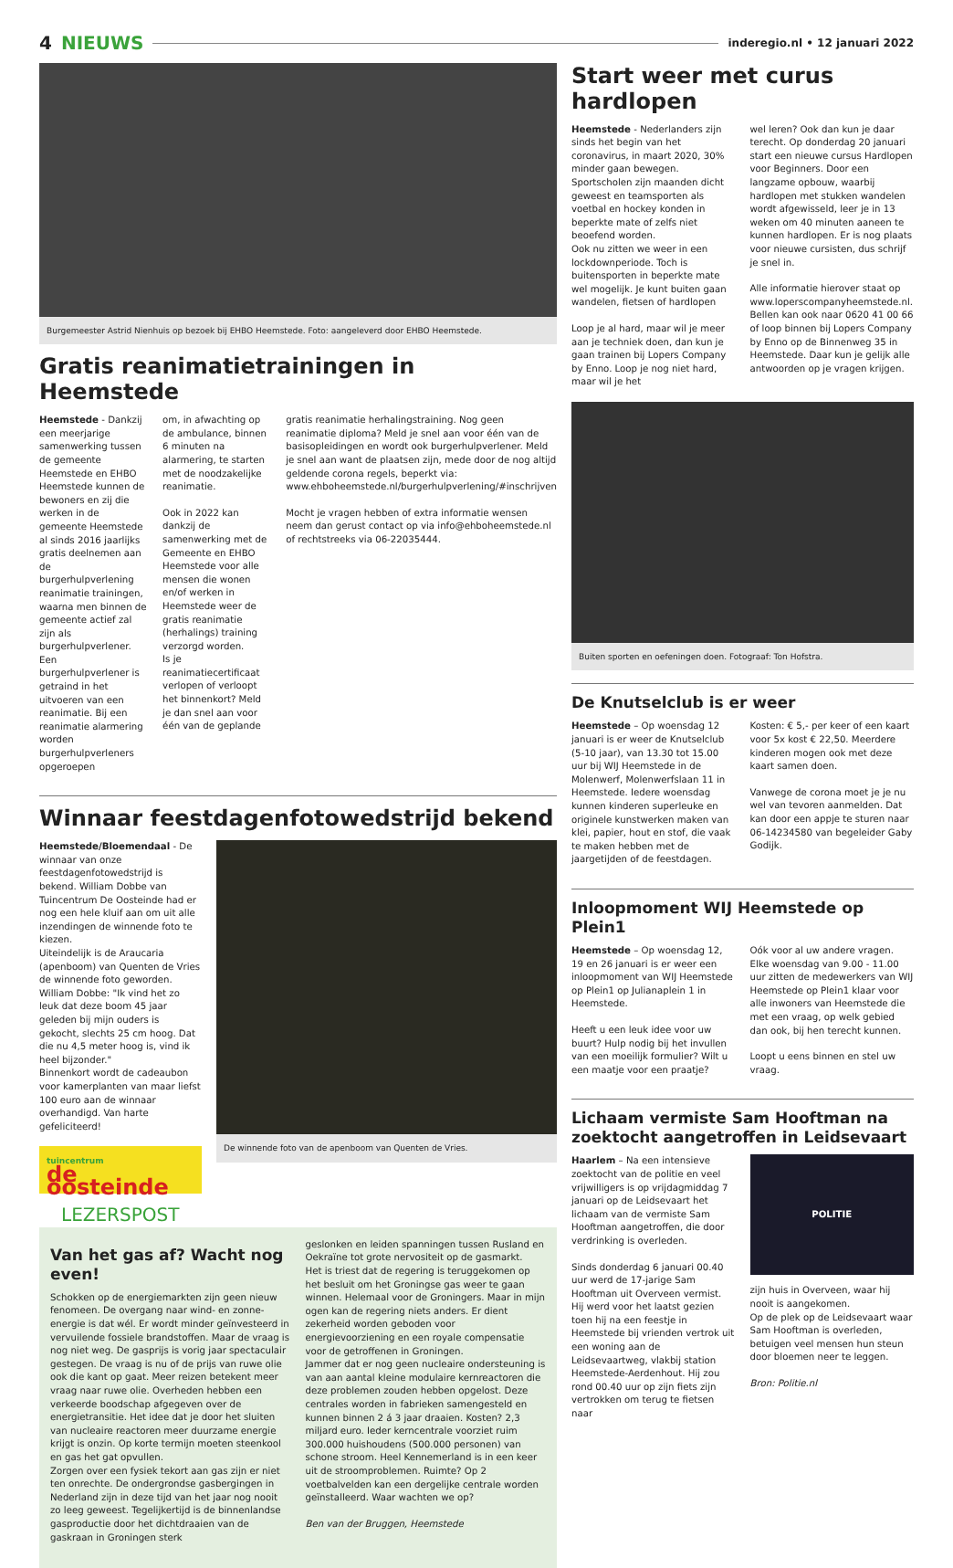4 NIEUWS inderegio.nl • 12 januari 2022
Burgemeester Astrid Nienhuis op bezoek bij EHBO Heemstede. Foto: aangeleverd door EHBO Heemstede.
Gratis reanimatietrainingen in Heemstede
Heemstede - Dankzij een meerjarige samenwerking tussen de gemeente Heemstede en EHBO Heemstede kunnen de bewoners en zij die werken in de gemeente Heemstede al sinds 2016 jaarlijks gratis deelnemen aan de burgerhulpverlening reanimatie trainingen, waarna men binnen de gemeente actief zal zijn als burgerhulpverlener.
Een burgerhulpverlener is getraind in het uitvoeren van een reanimatie. Bij een reanimatie alarmering worden burgerhulpverleners opgeroepen
om, in afwachting op de ambulance, binnen 6 minuten na alarmering, te starten met de noodzakelijke reanimatie.
Ook in 2022 kan dankzij de samenwerking met de Gemeente en EHBO Heemstede voor alle mensen die wonen en/of werken in Heemstede weer de gratis reanimatie (herhalings) training verzorgd worden.
Is je reanimatiecertificaat verlopen of verloopt het binnenkort? Meld je dan snel aan voor één van de geplande
gratis reanimatie herhalingstraining. Nog geen reanimatie diploma? Meld je snel aan voor één van de basisopleidingen en wordt ook burgerhulpverlener. Meld je snel aan want de plaatsen zijn, mede door de nog altijd geldende corona regels, beperkt via: www.ehboheemstede.nl/burgerhulpverlening/#inschrijven
Mocht je vragen hebben of extra informatie wensen neem dan gerust contact op via info@ehboheemstede.nl of rechtstreeks via 06-22035444.
Winnaar feestdagenfotowedstrijd bekend
Heemstede/Bloemendaal - De winnaar van onze feestdagenfotowedstrijd is bekend. William Dobbe van Tuincentrum De Oosteinde had er nog een hele kluif aan om uit alle inzendingen de winnende foto te kiezen.
Uiteindelijk is de Araucaria (apenboom) van Quenten de Vries de winnende foto geworden. William Dobbe: "Ik vind het zo leuk dat deze boom 45 jaar geleden bij mijn ouders is gekocht, slechts 25 cm hoog. Dat die nu 4,5 meter hoog is, vind ik heel bijzonder."
Binnenkort wordt de cadeaubon voor kamerplanten van maar liefst 100 euro aan de winnaar overhandigd. Van harte gefeliciteerd!
tuincentrum
de oosteinde
De winnende foto van de apenboom van Quenten de Vries.
LEZERSPOST
Van het gas af? Wacht nog even!
Schokken op de energiemarkten zijn geen nieuw fenomeen. De overgang naar wind- en zonne-energie is dat wél. Er wordt minder geïnvesteerd in vervuilende fossiele brandstoffen. Maar de vraag is nog niet weg. De gasprijs is vorig jaar spectaculair gestegen. De vraag is nu of de prijs van ruwe olie ook die kant op gaat. Meer reizen betekent meer vraag naar ruwe olie. Overheden hebben een verkeerde boodschap afgegeven over de energietransitie. Het idee dat je door het sluiten van nucleaire reactoren meer duurzame energie krijgt is onzin. Op korte termijn moeten steenkool en gas het gat opvullen.
Zorgen over een fysiek tekort aan gas zijn er niet ten onrechte. De ondergrondse gasbergingen in Nederland zijn in deze tijd van het jaar nog nooit zo leeg geweest. Tegelijkertijd is de binnenlandse gasproductie door het dichtdraaien van de gaskraan in Groningen sterk
geslonken en leiden spanningen tussen Rusland en Oekraïne tot grote nervositeit op de gasmarkt.
Het is triest dat de regering is teruggekomen op het besluit om het Groningse gas weer te gaan winnen. Helemaal voor de Groningers. Maar in mijn ogen kan de regering niets anders. Er dient zekerheid worden geboden voor energievoorziening en een royale compensatie voor de getroffenen in Groningen.
Jammer dat er nog geen nucleaire ondersteuning is van aan aantal kleine modulaire kernreactoren die deze problemen zouden hebben opgelost. Deze centrales worden in fabrieken samengesteld en kunnen binnen 2 á 3 jaar draaien. Kosten? 2,3 miljard euro. Ieder kerncentrale voorziet ruim 300.000 huishoudens (500.000 personen) van schone stroom. Heel Kennemerland is in een keer uit de stroomproblemen. Ruimte? Op 2 voetbalvelden kan een dergelijke centrale worden geïnstalleerd. Waar wachten we op?
Ben van der Bruggen, Heemstede
Start weer met curus hardlopen
Heemstede - Nederlanders zijn sinds het begin van het coronavirus, in maart 2020, 30% minder gaan bewegen. Sportscholen zijn maanden dicht geweest en teamsporten als voetbal en hockey konden in beperkte mate of zelfs niet beoefend worden.
Ook nu zitten we weer in een lockdownperiode. Toch is buitensporten in beperkte mate wel mogelijk. Je kunt buiten gaan wandelen, fietsen of hardlopen
Loop je al hard, maar wil je meer aan je techniek doen, dan kun je gaan trainen bij Lopers Company by Enno. Loop je nog niet hard, maar wil je het
wel leren? Ook dan kun je daar terecht. Op donderdag 20 januari start een nieuwe cursus Hardlopen voor Beginners. Door een langzame opbouw, waarbij hardlopen met stukken wandelen wordt afgewisseld, leer je in 13 weken om 40 minuten aaneen te kunnen hardlopen. Er is nog plaats voor nieuwe cursisten, dus schrijf je snel in.
Alle informatie hierover staat op www.loperscompanyheemstede.nl. Bellen kan ook naar 0620 41 00 66 of loop binnen bij Lopers Company by Enno op de Binnenweg 35 in Heemstede. Daar kun je gelijk alle antwoorden op je vragen krijgen.
Buiten sporten en oefeningen doen. Fotograaf: Ton Hofstra.
De Knutselclub is er weer
Heemstede – Op woensdag 12 januari is er weer de Knutselclub (5-10 jaar), van 13.30 tot 15.00 uur bij WIJ Heemstede in de Molenwerf, Molenwerfslaan 11 in Heemstede. Iedere woensdag kunnen kinderen superleuke en originele kunstwerken maken van klei, papier, hout en stof, die vaak te maken hebben met de jaargetijden of de feestdagen.
Kosten: € 5,- per keer of een kaart voor 5x kost € 22,50. Meerdere kinderen mogen ook met deze kaart samen doen.
Vanwege de corona moet je je nu wel van tevoren aanmelden. Dat kan door een appje te sturen naar 06-14234580 van begeleider Gaby Godijk.
Inloopmoment WIJ Heemstede op Plein1
Heemstede – Op woensdag 12, 19 en 26 januari is er weer een inloopmoment van WIJ Heemstede op Plein1 op Julianaplein 1 in Heemstede.
Heeft u een leuk idee voor uw buurt? Hulp nodig bij het invullen van een moeilijk formulier? Wilt u een maatje voor een praatje?
Oók voor al uw andere vragen. Elke woensdag van 9.00 - 11.00 uur zitten de medewerkers van WIJ Heemstede op Plein1 klaar voor alle inwoners van Heemstede die met een vraag, op welk gebied dan ook, bij hen terecht kunnen.
Loopt u eens binnen en stel uw vraag.
Lichaam vermiste Sam Hooftman na zoektocht aangetroffen in Leidsevaart
Haarlem – Na een intensieve zoektocht van de politie en veel vrijwilligers is op vrijdagmiddag 7 januari op de Leidsevaart het lichaam van de vermiste Sam Hooftman aangetroffen, die door verdrinking is overleden.
Sinds donderdag 6 januari 00.40 uur werd de 17-jarige Sam Hooftman uit Overveen vermist.
Hij werd voor het laatst gezien toen hij na een feestje in Heemstede bij vrienden vertrok uit een woning aan de Leidsevaartweg, vlakbij station Heemstede-Aerdenhout. Hij zou rond 00.40 uur op zijn fiets zijn vertrokken om terug te fietsen naar
POLITIE
zijn huis in Overveen, waar hij nooit is aangekomen.
Op de plek op de Leidsevaart waar Sam Hooftman is overleden, betuigen veel mensen hun steun door bloemen neer te leggen.
Bron: Politie.nl